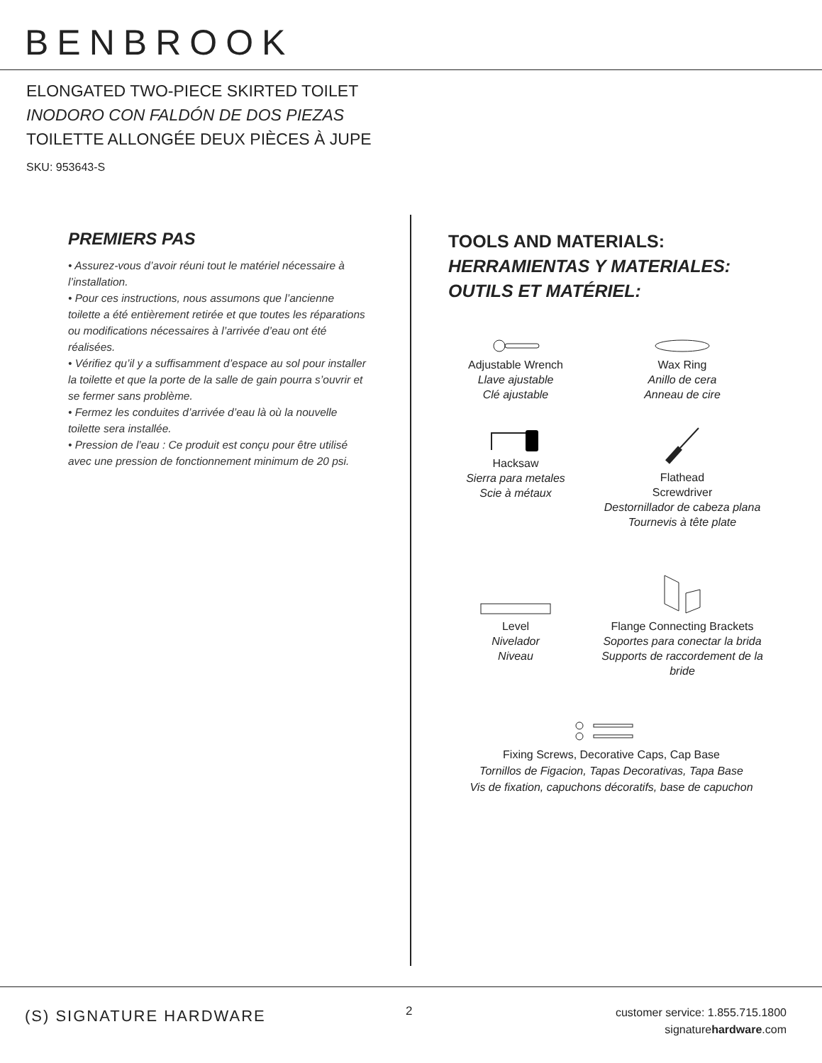BENBROOK
ELONGATED TWO-PIECE SKIRTED TOILET
INODORO CON FALDÓN DE DOS PIEZAS
TOILETTE ALLONGÉE DEUX PIÈCES À JUPE
SKU: 953643-S
PREMIERS PAS
• Assurez-vous d’avoir réuni tout le matériel nécessaire à l’installation.
• Pour ces instructions, nous assumons que l’ancienne toilette a été entièrement retirée et que toutes les réparations ou modifications nécessaires à l’arrivée d’eau ont été réalisées.
• Vérifiez qu’il y a suffisamment d’espace au sol pour installer la toilette et que la porte de la salle de gain pourra s’ouvrir et se fermer sans problème.
• Fermez les conduites d’arrivée d’eau là où la nouvelle toilette sera installée.
• Pression de l’eau : Ce produit est conçu pour être utilisé avec une pression de fonctionnement minimum de 20 psi.
TOOLS AND MATERIALS:
HERRAMIENTAS Y MATERIALES:
OUTILS ET MATÉRIEL:
Adjustable Wrench
Llave ajustable
Clé ajustable
Wax Ring
Anillo de cera
Anneau de cire
Hacksaw
Sierra para metales
Scie à métaux
Flathead
Screwdriver
Destornillador de cabeza plana
Tournevis à tête plate
Level
Nivelador
Niveau
Flange Connecting Brackets
Soportes para conectar la brida
Supports de raccordement de la bride
Fixing Screws, Decorative Caps, Cap Base
Tornillos de Figacion, Tapas Decorativas, Tapa Base
Vis de fixation, capuchons décoratifs, base de capuchon
(S) SIGNATURE HARDWARE 2
customer service: 1.855.715.1800
signaturehardware.com